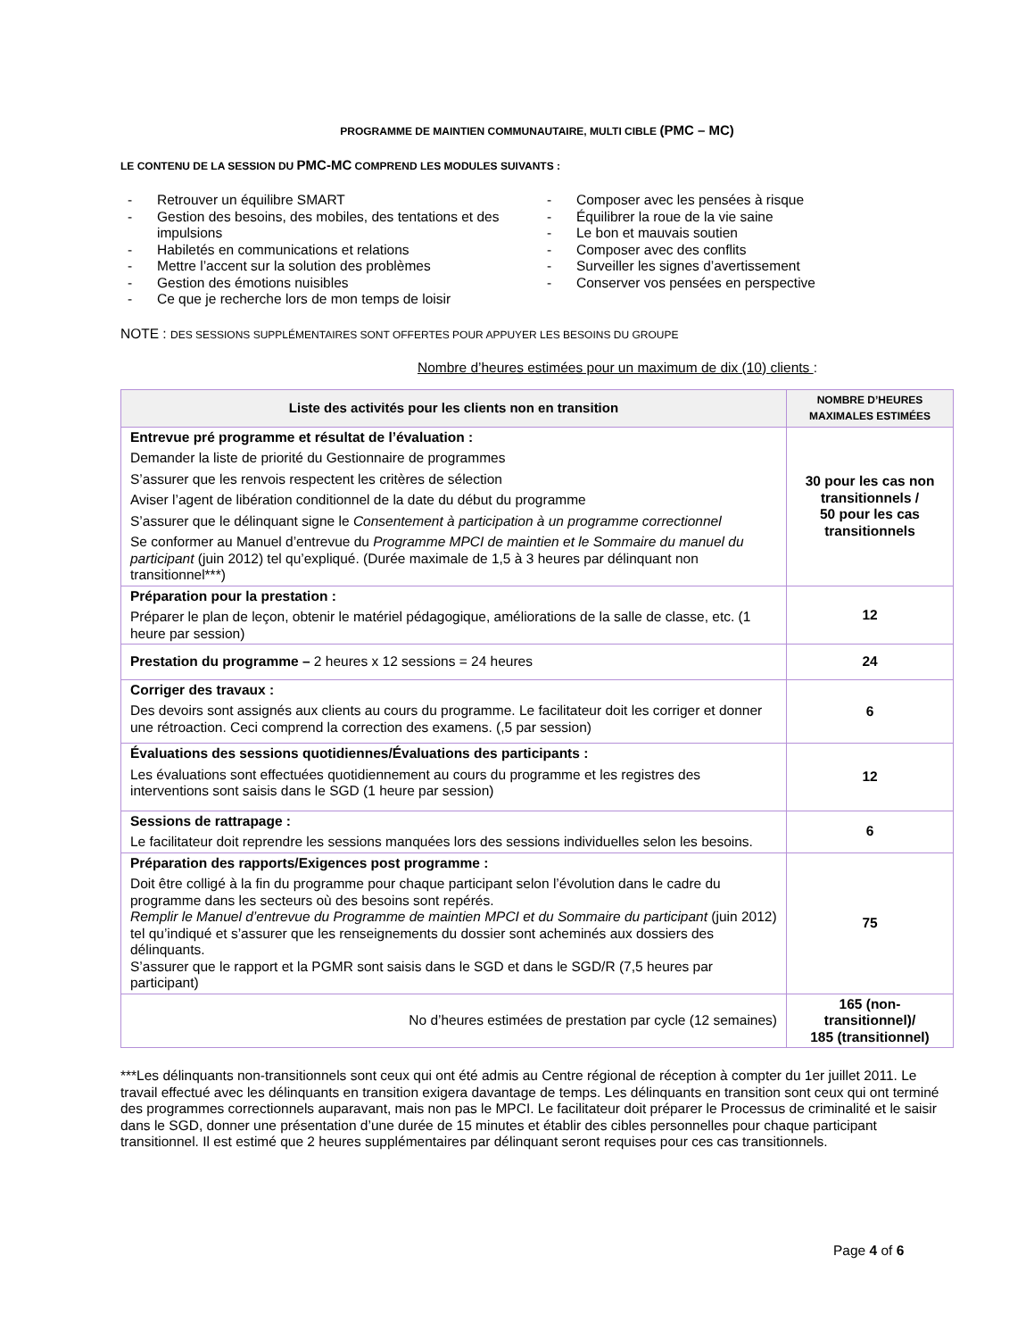PROGRAMME DE MAINTIEN COMMUNAUTAIRE, MULTI CIBLE (PMC – MC)
LE CONTENU DE LA SESSION DU PMC-MC COMPREND LES MODULES SUIVANTS :
- Retrouver un équilibre SMART
- Gestion des besoins, des mobiles, des tentations et des impulsions
- Habiletés en communications et relations
- Mettre l’accent sur la solution des problèmes
- Gestion des émotions nuisibles
- Ce que je recherche lors de mon temps de loisir
- Composer avec les pensées à risque
- Équilibrer la roue de la vie saine
- Le bon et mauvais soutien
- Composer avec des conflits
- Surveiller les signes d’avertissement
- Conserver vos pensées en perspective
NOTE : DES SESSIONS SUPPLÉMENTAIRES SONT OFFERTES POUR APPUYER LES BESOINS DU GROUPE
Nombre d’heures estimées pour un maximum de dix (10) clients :
| Liste des activités pour les clients non en transition | NOMBRE D’HEURES MAXIMALES ESTIMÉES |
| --- | --- |
| Entrevue pré programme et résultat de l’évaluation : Demander la liste de priorité du Gestionnaire de programmes S’assurer que les renvois respectent les critères de sélection Aviser l’agent de libération conditionnel de la date du début du programme S’assurer que le délinquant signe le Consentement à participation à un programme correctionnel Se conformer au Manuel d’entrevue du Programme MPCI de maintien et le Sommaire du manuel du participant (juin 2012) tel qu’expliqué. (Durée maximale de 1,5 à 3 heures par délinquant non transitionnel***) | 30 pour les cas non transitionnels / 50 pour les cas transitionnels |
| Préparation pour la prestation : Préparer le plan de leçon, obtenir le matériel pédagogique, améliorations de la salle de classe, etc. (1 heure par session) | 12 |
| Prestation du programme – 2 heures x 12 sessions = 24 heures | 24 |
| Corriger des travaux : Des devoirs sont assignés aux clients au cours du programme. Le facilitateur doit les corriger et donner une rétroaction. Ceci comprend la correction des examens. (,5 par session) | 6 |
| Évaluations des sessions quotidiennes/Évaluations des participants : Les évaluations sont effectuées quotidiennement au cours du programme et les registres des interventions sont saisis dans le SGD (1 heure par session) | 12 |
| Sessions de rattrapage : Le facilitateur doit reprendre les sessions manquées lors des sessions individuelles selon les besoins. | 6 |
| Préparation des rapports/Exigences post programme : Doit être colligé à la fin du programme pour chaque participant selon l’évolution dans le cadre du programme dans les secteurs où des besoins sont repérés. Remplir le Manuel d’entrevue du Programme de maintien MPCI et du Sommaire du participant (juin 2012) tel qu’indiqué et s’assurer que les renseignements du dossier sont acheminés aux dossiers des délinquants. S’assurer que le rapport et la PGMR sont saisis dans le SGD et dans le SGD/R (7,5 heures par participant) | 75 |
| No d’heures estimées de prestation par cycle (12 semaines) | 165 (non-transitionnel)/ 185 (transitionnel) |
***Les délinquants non-transitionnels sont ceux qui ont été admis au Centre régional de réception à compter du 1er juillet 2011. Le travail effectué avec les délinquants en transition exigera davantage de temps. Les délinquants en transition sont ceux qui ont terminé des programmes correctionnels auparavant, mais non pas le MPCI. Le facilitateur doit préparer le Processus de criminalité et le saisir dans le SGD, donner une présentation d’une durée de 15 minutes et établir des cibles personnelles pour chaque participant transitionnel. Il est estimé que 2 heures supplémentaires par délinquant seront requises pour ces cas transitionnels.
Page 4 of 6